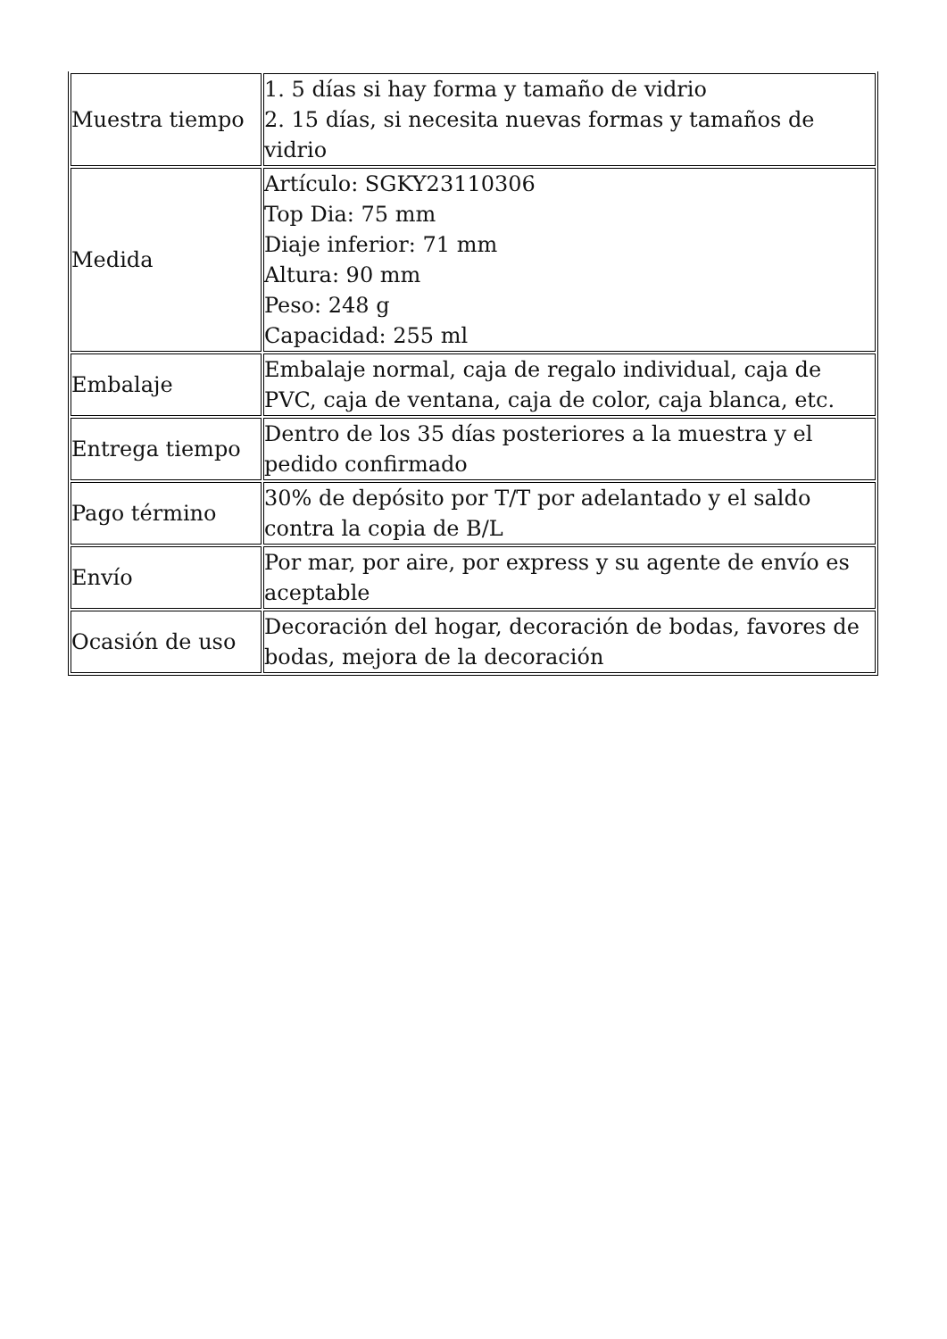| Muestra tiempo | 1. 5 días si hay forma y tamaño de vidrio 2. 15 días, si necesita nuevas formas y tamaños de vidrio |
| Medida | Artículo: SGKY23110306 Top Dia: 75 mm Diaje inferior: 71 mm Altura: 90 mm Peso: 248 g Capacidad: 255 ml |
| Embalaje | Embalaje normal, caja de regalo individual, caja de PVC, caja de ventana, caja de color, caja blanca, etc. |
| Entrega tiempo | Dentro de los 35 días posteriores a la muestra y el pedido confirmado |
| Pago término | 30% de depósito por T/T por adelantado y el saldo contra la copia de B/L |
| Envío | Por mar, por aire, por express y su agente de envío es aceptable |
| Ocasión de uso | Decoración del hogar, decoración de bodas, favores de bodas, mejora de la decoración |